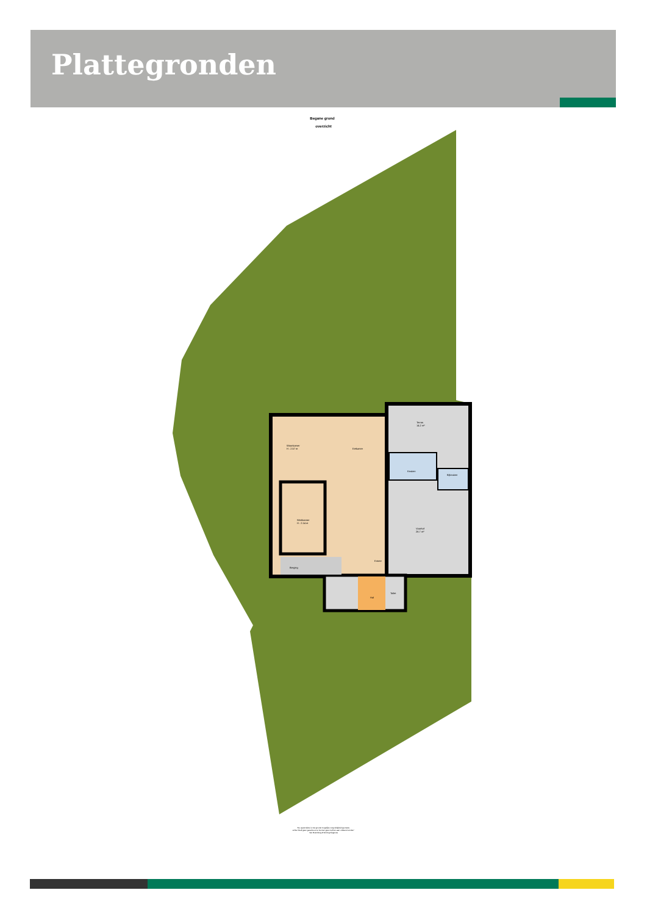Plattegronden
Begane grond
overzicht
Woonkamer
H : 2.57 m
Eetkamer
Terras
14.2 m²
Keuken
Bijkeuken
Werkkamer
H : 2.14 m
Voorhof
26.7 m²
Entree
Berging
Hal
Toilet
"De oppervlakte is met grootst mogelijke zorgvuldigheid gemeten,
echter biedt geen garantie en er kunnen geen rechten aan ontleend worden"
Van Roemburg & Woning Diagnose